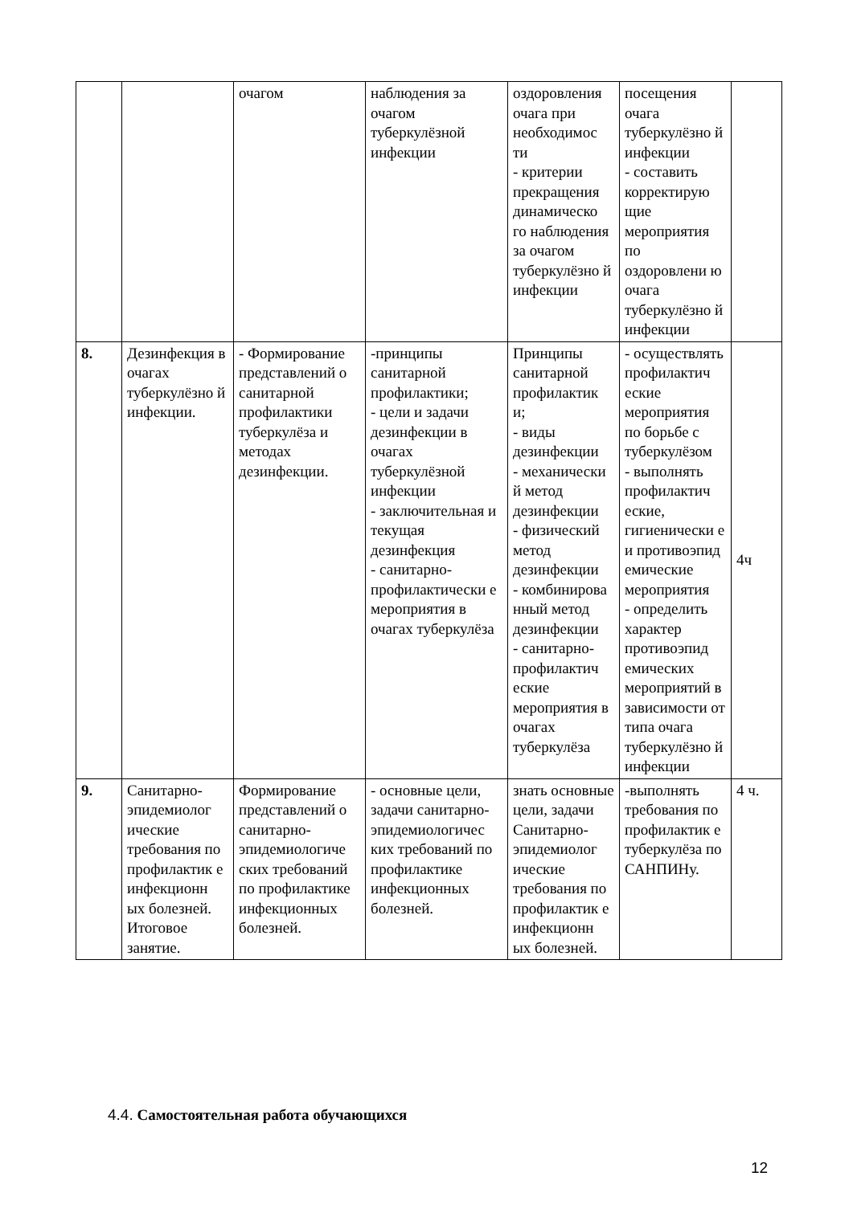| | | очагом | наблюдения за очагом туберкулёзной инфекции | оздоровления очага при необходимос ти - критерии прекращения динамическо го наблюдения за очагом туберкулёзно й инфекции | посещения очага туберкулёзно й инфекции - составить корректирую щие мероприятия по оздоровлени ю очага туберкулёзно й инфекции | |
| 8. | Дезинфекция в очагах туберкулёзно й инфекции. | - Формирование представлений о санитарной профилактики туберкулёза и методах дезинфекции. | -принципы санитарной профилактики; - цели и задачи дезинфекции в очагах туберкулёзной инфекции - заключительная и текущая дезинфекция - санитарно-профилактически е мероприятия в очагах туберкулёза | Принципы санитарной профилактик и; - виды дезинфекции - механически й метод дезинфекции - физический метод дезинфекции - комбинирова нный метод дезинфекции - санитарно-профилактич еские мероприятия в очагах туберкулёза | - осуществлять профилактич еские мероприятия по борьбе с туберкулёзом - выполнять профилактич еские, гигиенически е и противоэпид емические мероприятия - определить характер противоэпид емических мероприятий в зависимости от типа очага туберкулёзно й инфекции | 4ч |
| 9. | Санитарно-эпидемиолог ические требования по профилактик е инфекционн ых болезней. Итоговое занятие. | Формирование представлений о санитарно-эпидемиологиче ских требований по профилактике инфекционных болезней. | - основные цели, задачи санитарно-эпидемиологичес ких требований по профилактике инфекционных болезней. | знать основные цели, задачи Санитарно-эпидемиолог ические требования по профилактик е инфекционн ых болезней. | -выполнять требования по профилактик е туберкулёза по САНПИНу. | 4 ч. |
4.4. Самостоятельная работа обучающихся
12